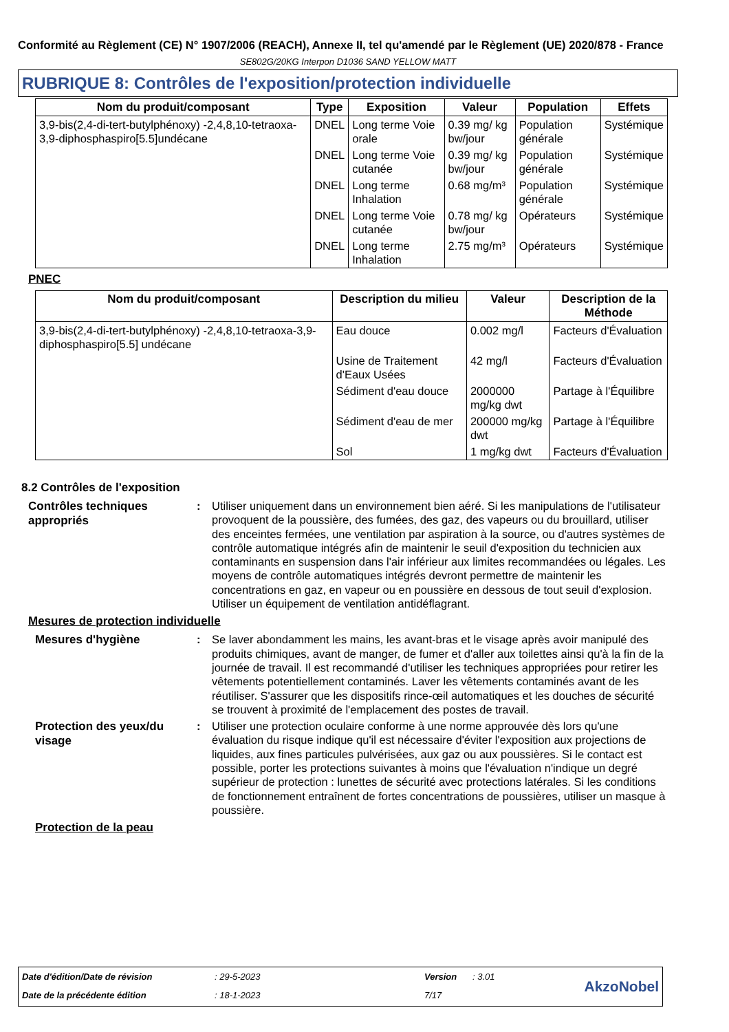Conformité au Règlement (CE) N° 1907/2006 (REACH), Annexe II, tel qu'amendé par le Règlement (UE) 2020/878 - France
SE802G/20KG Interpon D1036 SAND YELLOW MATT
RUBRIQUE 8: Contrôles de l'exposition/protection individuelle
| Nom du produit/composant | Type | Exposition | Valeur | Population | Effets |
| --- | --- | --- | --- | --- | --- |
| 3,9-bis(2,4-di-tert-butylphénoxy) -2,4,8,10-tetraoxa-3,9-diphosphaspiro[5.5]undécane | DNEL | Long terme Voie orale | 0.39 mg/ kg bw/jour | Population générale | Systémique |
| | DNEL | Long terme Voie cutanée | 0.39 mg/ kg bw/jour | Population générale | Systémique |
| | DNEL | Long terme Inhalation | 0.68 mg/m³ | Population générale | Systémique |
| | DNEL | Long terme Voie cutanée | 0.78 mg/ kg bw/jour | Opérateurs | Systémique |
| | DNEL | Long terme Inhalation | 2.75 mg/m³ | Opérateurs | Systémique |
PNEC
| Nom du produit/composant | Description du milieu | Valeur | Description de la Méthode |
| --- | --- | --- | --- |
| 3,9-bis(2,4-di-tert-butylphénoxy) -2,4,8,10-tetraoxa-3,9-diphosphaspiro[5.5] undécane | Eau douce | 0.002 mg/l | Facteurs d'Évaluation |
| | Usine de Traitement d'Eaux Usées | 42 mg/l | Facteurs d'Évaluation |
| | Sédiment d'eau douce | 2000000 mg/kg dwt | Partage à l'Équilibre |
| | Sédiment d'eau de mer | 200000 mg/kg dwt | Partage à l'Équilibre |
| | Sol | 1 mg/kg dwt | Facteurs d'Évaluation |
8.2 Contrôles de l'exposition
Contrôles techniques appropriés
: Utiliser uniquement dans un environnement bien aéré. Si les manipulations de l'utilisateur provoquent de la poussière, des fumées, des gaz, des vapeurs ou du brouillard, utiliser des enceintes fermées, une ventilation par aspiration à la source, ou d'autres systèmes de contrôle automatique intégrés afin de maintenir le seuil d'exposition du technicien aux contaminants en suspension dans l'air inférieur aux limites recommandées ou légales. Les moyens de contrôle automatiques intégrés devront permettre de maintenir les concentrations en gaz, en vapeur ou en poussière en dessous de tout seuil d'explosion. Utiliser un équipement de ventilation antidéflagrant.
Mesures de protection individuelle
Mesures d'hygiène
: Se laver abondamment les mains, les avant-bras et le visage après avoir manipulé des produits chimiques, avant de manger, de fumer et d'aller aux toilettes ainsi qu'à la fin de la journée de travail. Il est recommandé d'utiliser les techniques appropriées pour retirer les vêtements potentiellement contaminés. Laver les vêtements contaminés avant de les réutiliser. S'assurer que les dispositifs rince-œil automatiques et les douches de sécurité se trouvent à proximité de l'emplacement des postes de travail.
Protection des yeux/du visage
: Utiliser une protection oculaire conforme à une norme approuvée dès lors qu'une évaluation du risque indique qu'il est nécessaire d'éviter l'exposition aux projections de liquides, aux fines particules pulvérisées, aux gaz ou aux poussières. Si le contact est possible, porter les protections suivantes à moins que l'évaluation n'indique un degré supérieur de protection : lunettes de sécurité avec protections latérales. Si les conditions de fonctionnement entraînent de fortes concentrations de poussières, utiliser un masque à poussière.
Protection de la peau
Date d'édition/Date de révision: 29-5-2023 Version: 3.01 AkzoNobel Date de la précédente édition: 18-1-2023 7/17